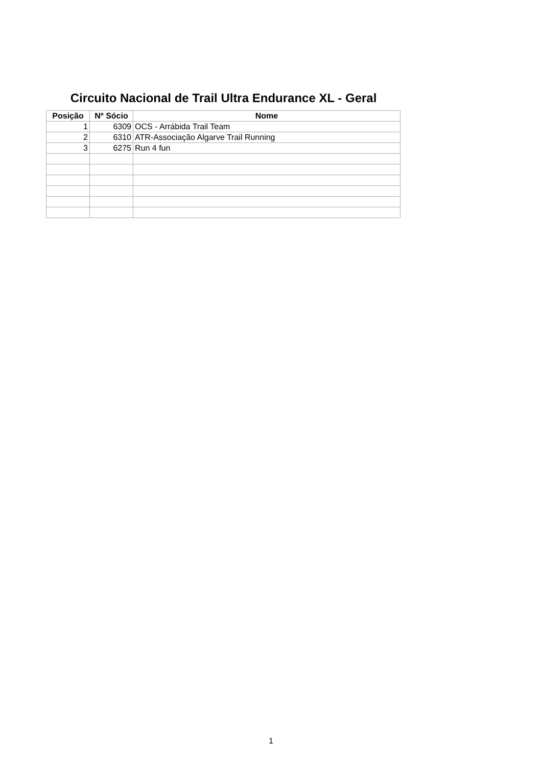Circuito Nacional de Trail Ultra Endurance XL - Geral
| Posição | Nº Sócio | Nome |
| --- | --- | --- |
| 1 | 6309 | OCS - Arrábida Trail Team |
| 2 | 6310 | ATR-Associação Algarve Trail Running |
| 3 | 6275 | Run 4 fun |
1